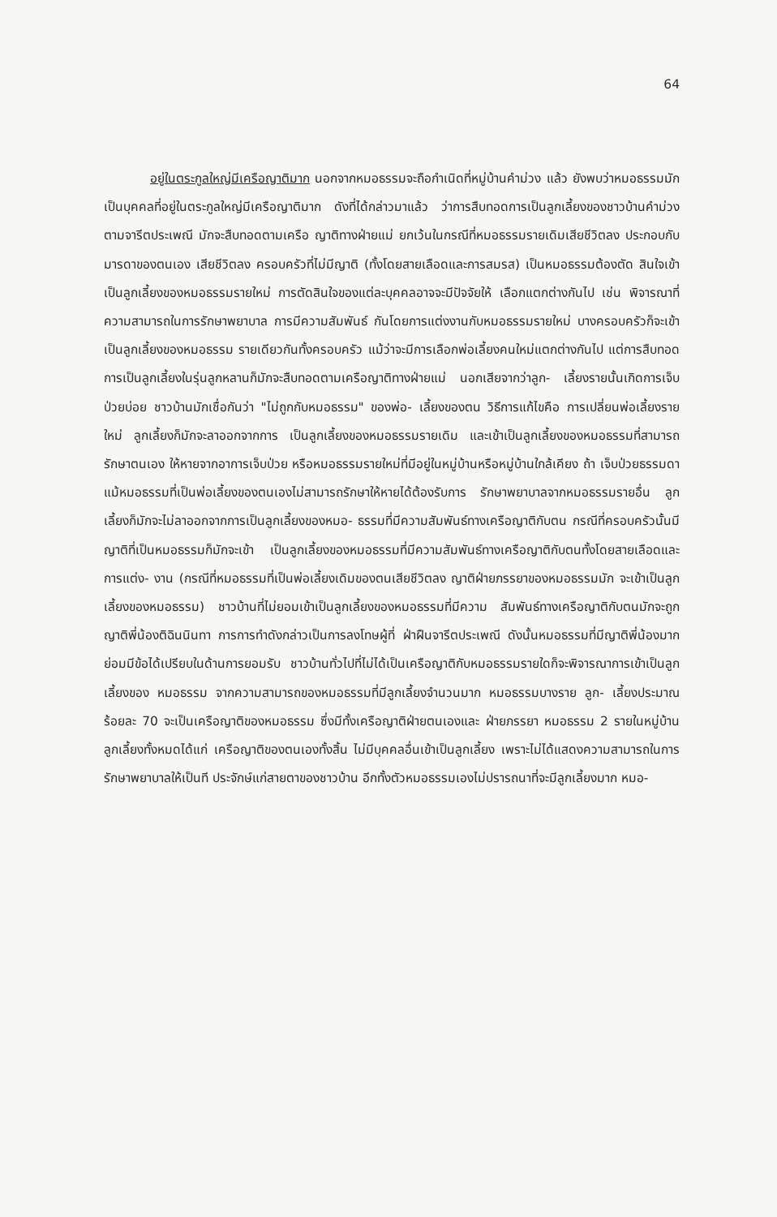64
อยู่ในตระกูลใหญ่มีเครือญาติมาก นอกจากหมอธรรมจะถือกำเนิดที่หมู่บ้านคำม่วง แล้ว ยังพบว่าหมอธรรมมักเป็นบุคคลที่อยู่ในตระกูลใหญ่มีเครือญาติมาก ดังที่ได้กล่าวมาแล้ว ว่าการสืบทอดการเป็นลูกเลี้ยงของชาวบ้านคำม่วงตามจารีตประเพณี มักจะสืบทอดตามเครือ ญาติทางฝ่ายแม่ ยกเว้นในกรณีที่หมอธรรมรายเดิมเสียชีวิตลง ประกอบกับมารดาของตนเอง เสียชีวิตลง ครอบครัวที่ไม่มีญาติ (ทั้งโดยสายเลือดและการสมรส) เป็นหมอธรรมต้องตัด สินใจเข้าเป็นลูกเลี้ยงของหมอธรรมรายใหม่ การตัดสินใจของแต่ละบุคคลอาจจะมีปัจจัยให้ เลือกแตกต่างกันไป เช่น พิจารณาที่ความสามารถในการรักษาพยาบาล การมีความสัมพันธ์ กันโดยการแต่งงานกับหมอธรรมรายใหม่ บางครอบครัวก็จะเข้าเป็นลูกเลี้ยงของหมอธรรม รายเดียวกันทั้งครอบครัว แม้ว่าจะมีการเลือกพ่อเลี้ยงคนใหม่แตกต่างกันไป แต่การสืบทอด การเป็นลูกเลี้ยงในรุ่นลูกหลานก็มักจะสืบทอดตามเครือญาติทางฝ่ายแม่ นอกเสียจากว่าลูก- เลี้ยงรายนั้นเกิดการเจ็บป่วยบ่อย ชาวบ้านมักเชื่อกันว่า "ไม่ถูกกับหมอธรรม" ของพ่อ- เลี้ยงของตน วิธีการแก้ไขคือ การเปลี่ยนพ่อเลี้ยงรายใหม่ ลูกเลี้ยงก็มักจะลาออกจากการ เป็นลูกเลี้ยงของหมอธรรมรายเดิม และเข้าเป็นลูกเลี้ยงของหมอธรรมที่สามารถรักษาตนเอง ให้หายจากอาการเจ็บป่วย หรือหมอธรรมรายใหม่ที่มีอยู่ในหมู่บ้านหรือหมู่บ้านใกล้เคียง ถ้า เจ็บป่วยธรรมดาแม้หมอธรรมที่เป็นพ่อเลี้ยงของตนเองไม่สามารถรักษาให้หายได้ต้องรับการ รักษาพยาบาลจากหมอธรรมรายอื่น ลูกเลี้ยงก็มักจะไม่ลาออกจากการเป็นลูกเลี้ยงของหมอ- ธรรมที่มีความสัมพันธ์ทางเครือญาติกับตน กรณีที่ครอบครัวนั้นมีญาติที่เป็นหมอธรรมก็มักจะเข้า เป็นลูกเลี้ยงของหมอธรรมที่มีความสัมพันธ์ทางเครือญาติกับตนทั้งโดยสายเลือดและการแต่ง- งาน (กรณีที่หมอธรรมที่เป็นพ่อเลี้ยงเดิมของตนเสียชีวิตลง ญาติฝ่ายภรรยาของหมอธรรมมัก จะเข้าเป็นลูกเลี้ยงของหมอธรรม) ชาวบ้านที่ไม่ยอมเข้าเป็นลูกเลี้ยงของหมอธรรมที่มีความ สัมพันธ์ทางเครือญาติกับตนมักจะถูกญาติพี่น้องติฉินนินทา การการทำดังกล่าวเป็นการลงโทษผู้ที่ ฝ่าฝืนจารีตประเพณี ดังนั้นหมอธรรมที่มีญาติพี่น้องมากย่อมมีข้อได้เปรียบในด้านการยอมรับ ชาวบ้านทั่วไปที่ไม่ได้เป็นเครือญาติกับหมอธรรมรายใดก็จะพิจารณาการเข้าเป็นลูกเลี้ยงของ หมอธรรม จากความสามารถของหมอธรรมที่มีลูกเลี้ยงจำนวนมาก หมอธรรมบางราย ลูก- เลี้ยงประมาณร้อยละ 70 จะเป็นเครือญาติของหมอธรรม ซึ่งมีทั้งเครือญาติฝ่ายตนเองและ ฝ่ายภรรยา หมอธรรม 2 รายในหมู่บ้าน ลูกเลี้ยงทั้งหมดได้แก่ เครือญาติของตนเองทั้งสิ้น ไม่มีบุคคลอื่นเข้าเป็นลูกเลี้ยง เพราะไม่ได้แสดงความสามารถในการรักษาพยาบาลให้เป็นที ประจักษ์แก่สายตาของชาวบ้าน อีกทั้งตัวหมอธรรมเองไม่ปรารถนาที่จะมีลูกเลี้ยงมาก หมอ-